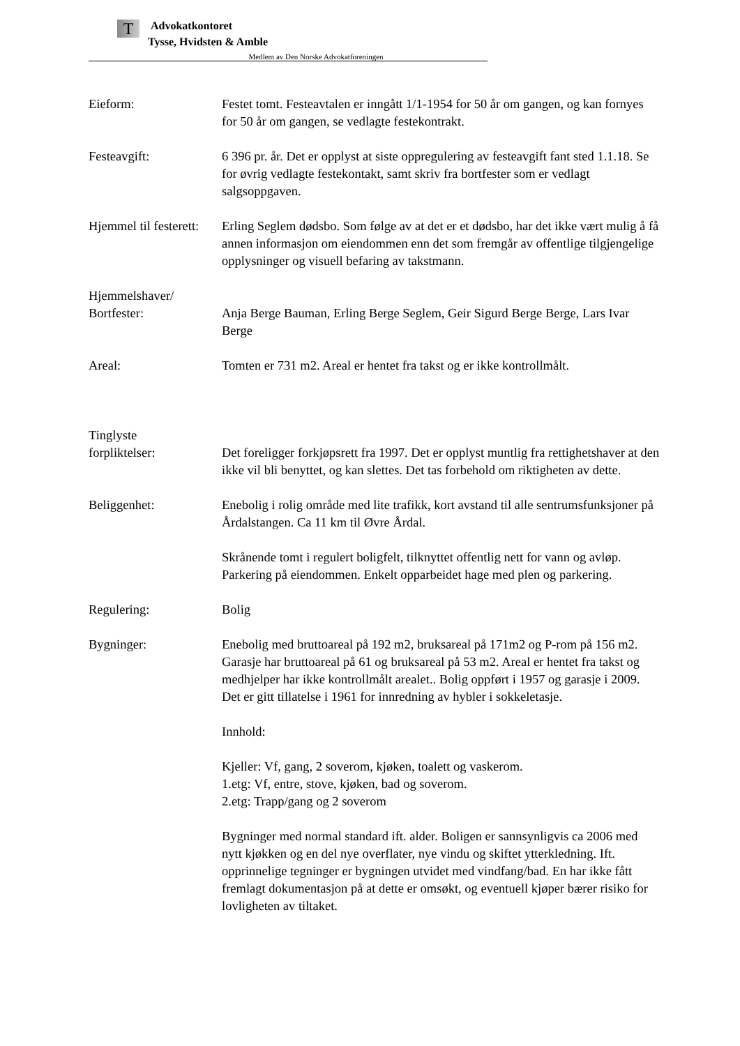T
Advokatkontoret
Tysse, Hvidsten & Amble
Medlem av Den Norske Advokatforeningen
Eieform: Festet tomt. Festeavtalen er inngått 1/1-1954 for 50 år om gangen, og kan fornyes for 50 år om gangen, se vedlagte festekontrakt.
Festeavgift: 6 396 pr. år. Det er opplyst at siste oppregulering av festeavgift fant sted 1.1.18. Se for øvrig vedlagte festekontakt, samt skriv fra bortfester som er vedlagt salgsoppgaven.
Hjemmel til festerett:
Erling Seglem dødsbo. Som følge av at det er et dødsbo, har det ikke vært mulig å få annen informasjon om eiendommen enn det som fremgår av offentlige tilgjengelige opplysninger og visuell befaring av takstmann.
Hjemmelshaver/
Bortfester:
Anja Berge Bauman, Erling Berge Seglem, Geir Sigurd Berge Berge, Lars Ivar Berge
Areal: Tomten er 731 m2. Areal er hentet fra takst og er ikke kontrollmålt.
Tinglyste
forpliktelser:
Det foreligger forkjøpsrett fra 1997. Det er opplyst muntlig fra rettighetshaver at den ikke vil bli benyttet, og kan slettes. Det tas forbehold om riktigheten av dette.
Beliggenhet: Enebolig i rolig område med lite trafikk, kort avstand til alle sentrumsfunksjoner på Årdalstangen. Ca 11 km til Øvre Årdal.
Skrånende tomt i regulert boligfelt, tilknyttet offentlig nett for vann og avløp. Parkering på eiendommen. Enkelt opparbeidet hage med plen og parkering.
Regulering: Bolig
Bygninger: Enebolig med bruttoareal på 192 m2, bruksareal på 171m2 og P-rom på 156 m2. Garasje har bruttoareal på 61 og bruksareal på 53 m2. Areal er hentet fra takst og medhjelper har ikke kontrollmålt arealet.. Bolig oppført i 1957 og garasje i 2009. Det er gitt tillatelse i 1961 for innredning av hybler i sokkeletasje.
Innhold:
Kjeller: Vf, gang, 2 soverom, kjøken, toalett og vaskerom.
1.etg: Vf, entre, stove, kjøken, bad og soverom.
2.etg: Trapp/gang og 2 soverom
Bygninger med normal standard ift. alder. Boligen er sannsynligvis ca 2006 med nytt kjøkken og en del nye overflater, nye vindu og skiftet ytterkledning. Ift. opprinnelige tegninger er bygningen utvidet med vindfang/bad. En har ikke fått fremlagt dokumentasjon på at dette er omsøkt, og eventuell kjøper bærer risiko for lovligheten av tiltaket.